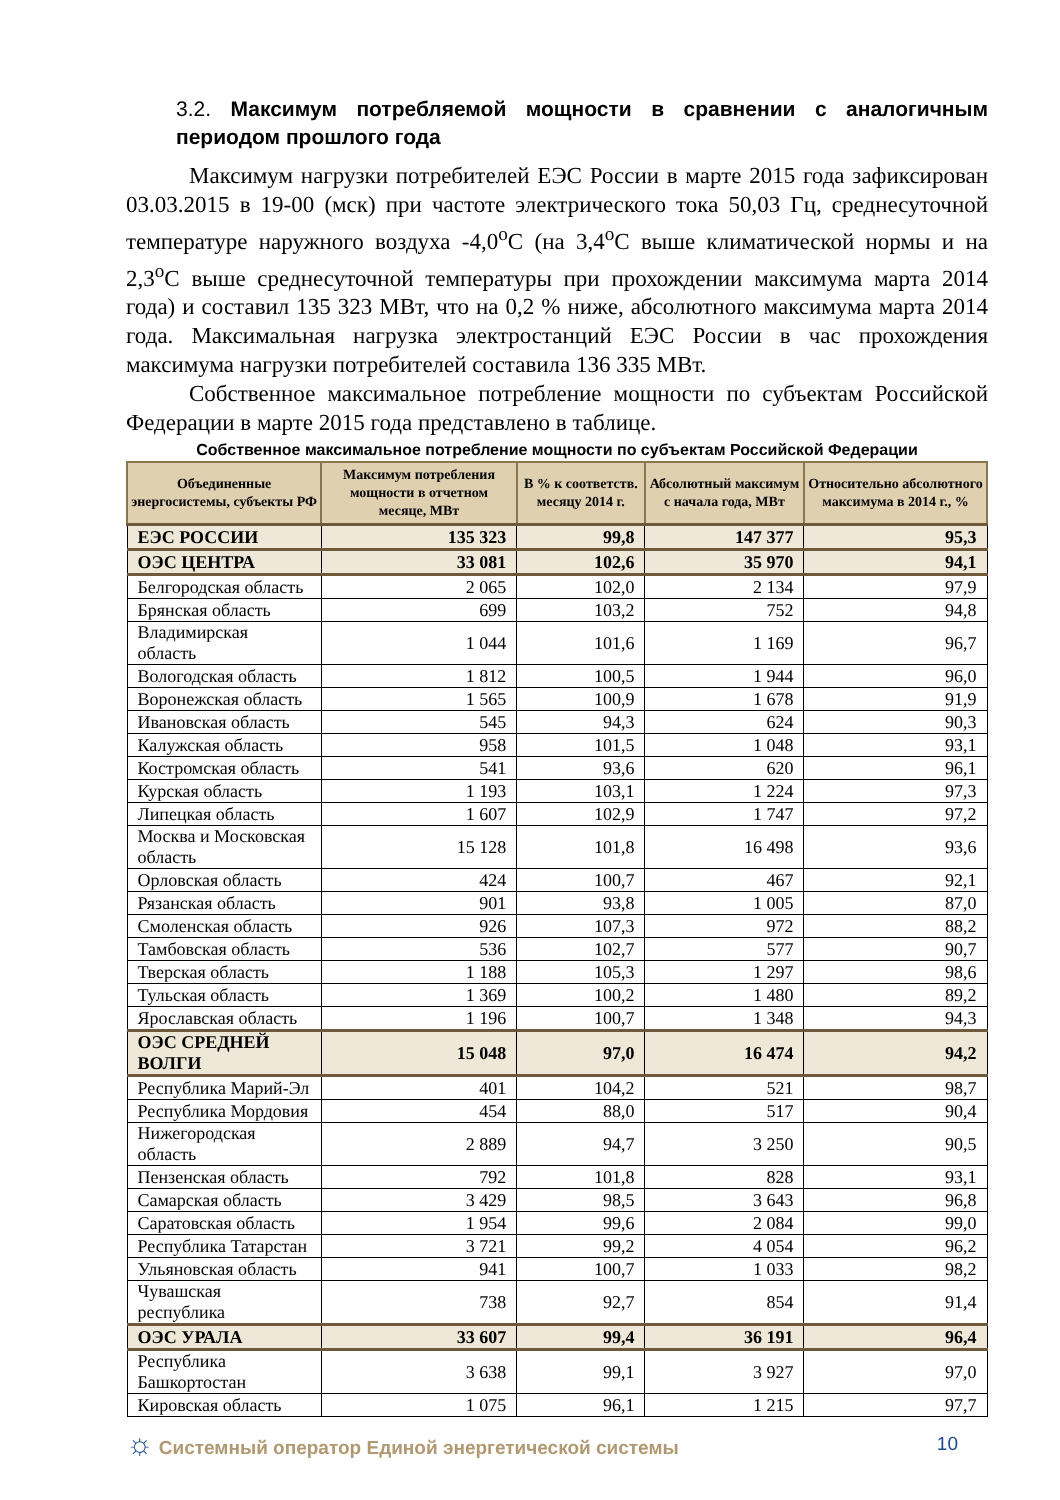3.2. Максимум потребляемой мощности в сравнении с аналогичным периодом прошлого года
Максимум нагрузки потребителей ЕЭС России в марте 2015 года зафиксирован 03.03.2015 в 19-00 (мск) при частоте электрического тока 50,03 Гц, среднесуточной температуре наружного воздуха -4,0<sup>о</sup>С (на 3,4<sup>о</sup>С выше климатической нормы и на 2,3<sup>о</sup>С выше среднесуточной температуры при прохождении максимума марта 2014 года) и составил 135 323 МВт, что на 0,2 % ниже, абсолютного максимума марта 2014 года. Максимальная нагрузка электростанций ЕЭС России в час прохождения максимума нагрузки потребителей составила 136 335 МВт.
Собственное максимальное потребление мощности по субъектам Российской Федерации в марте 2015 года представлено в таблице.
Собственное максимальное потребление мощности по субъектам Российской Федерации
| Объединенные энергосистемы, субъекты РФ | Максимум потребления мощности в отчетном месяце, МВт | В % к соответств. месяцу 2014 г. | Абсолютный максимум с начала года, МВт | Относительно абсолютного максимума в 2014 г., % |
| --- | --- | --- | --- | --- |
| ЕЭС РОССИИ | 135 323 | 99,8 | 147 377 | 95,3 |
| ОЭС ЦЕНТРА | 33 081 | 102,6 | 35 970 | 94,1 |
| Белгородская область | 2 065 | 102,0 | 2 134 | 97,9 |
| Брянская область | 699 | 103,2 | 752 | 94,8 |
| Владимирская область | 1 044 | 101,6 | 1 169 | 96,7 |
| Вологодская область | 1 812 | 100,5 | 1 944 | 96,0 |
| Воронежская область | 1 565 | 100,9 | 1 678 | 91,9 |
| Ивановская область | 545 | 94,3 | 624 | 90,3 |
| Калужская область | 958 | 101,5 | 1 048 | 93,1 |
| Костромская область | 541 | 93,6 | 620 | 96,1 |
| Курская область | 1 193 | 103,1 | 1 224 | 97,3 |
| Липецкая область | 1 607 | 102,9 | 1 747 | 97,2 |
| Москва и Московская область | 15 128 | 101,8 | 16 498 | 93,6 |
| Орловская область | 424 | 100,7 | 467 | 92,1 |
| Рязанская область | 901 | 93,8 | 1 005 | 87,0 |
| Смоленская область | 926 | 107,3 | 972 | 88,2 |
| Тамбовская область | 536 | 102,7 | 577 | 90,7 |
| Тверская область | 1 188 | 105,3 | 1 297 | 98,6 |
| Тульская область | 1 369 | 100,2 | 1 480 | 89,2 |
| Ярославская область | 1 196 | 100,7 | 1 348 | 94,3 |
| ОЭС СРЕДНЕЙ ВОЛГИ | 15 048 | 97,0 | 16 474 | 94,2 |
| Республика Марий-Эл | 401 | 104,2 | 521 | 98,7 |
| Республика Мордовия | 454 | 88,0 | 517 | 90,4 |
| Нижегородская область | 2 889 | 94,7 | 3 250 | 90,5 |
| Пензенская область | 792 | 101,8 | 828 | 93,1 |
| Самарская область | 3 429 | 98,5 | 3 643 | 96,8 |
| Саратовская область | 1 954 | 99,6 | 2 084 | 99,0 |
| Республика Татарстан | 3 721 | 99,2 | 4 054 | 96,2 |
| Ульяновская область | 941 | 100,7 | 1 033 | 98,2 |
| Чувашская республика | 738 | 92,7 | 854 | 91,4 |
| ОЭС УРАЛА | 33 607 | 99,4 | 36 191 | 96,4 |
| Республика Башкортостан | 3 638 | 99,1 | 3 927 | 97,0 |
| Кировская область | 1 075 | 96,1 | 1 215 | 97,7 |
☼ Системный оператор Единой энергетической системы
10